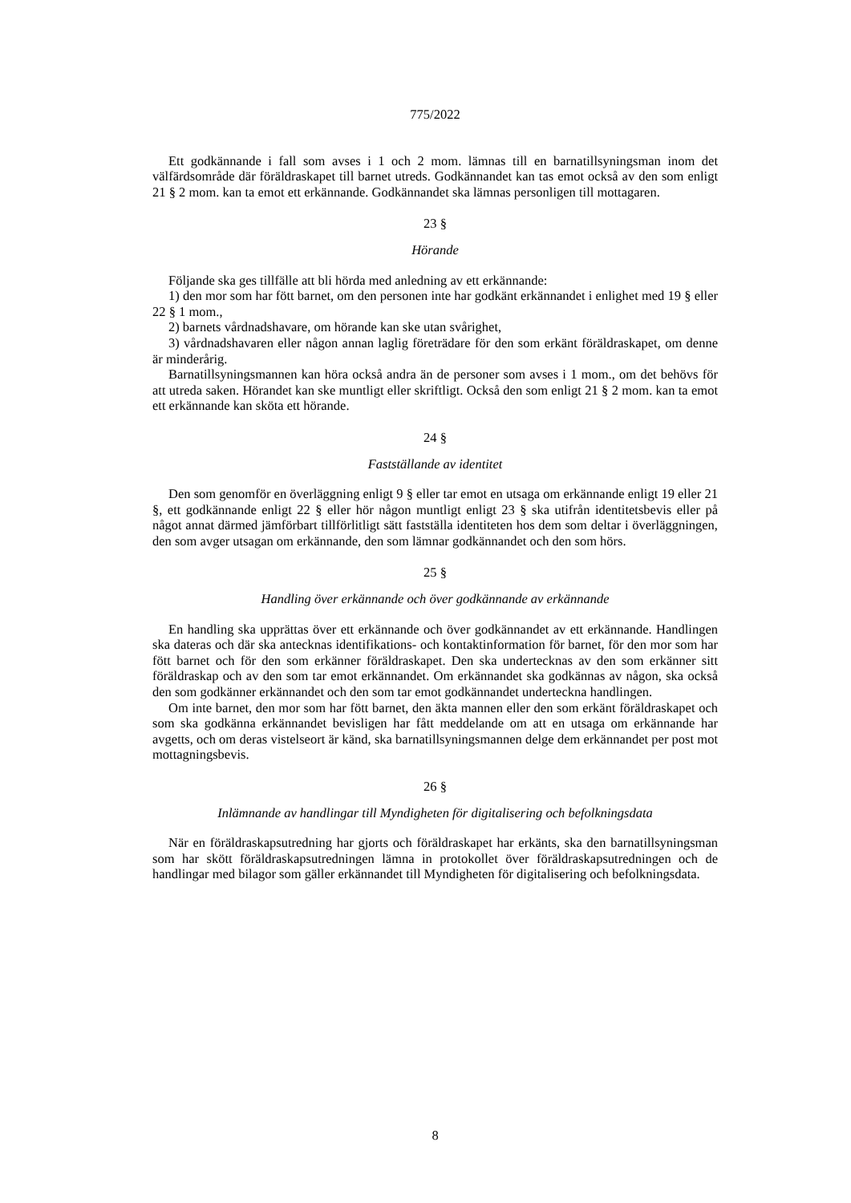775/2022
Ett godkännande i fall som avses i 1 och 2 mom. lämnas till en barnatillsyningsman inom det välfärdsområde där föräldraskapet till barnet utreds. Godkännandet kan tas emot också av den som enligt 21 § 2 mom. kan ta emot ett erkännande. Godkännandet ska lämnas personligen till mottagaren.
23 §
Hörande
Följande ska ges tillfälle att bli hörda med anledning av ett erkännande:
1) den mor som har fött barnet, om den personen inte har godkänt erkännandet i enlighet med 19 § eller 22 § 1 mom.,
2) barnets vårdnadshavare, om hörande kan ske utan svårighet,
3) vårdnadshavaren eller någon annan laglig företrädare för den som erkänt föräldraskapet, om denne är minderårig.
Barnatillsyningsmannen kan höra också andra än de personer som avses i 1 mom., om det behövs för att utreda saken. Hörandet kan ske muntligt eller skriftligt. Också den som enligt 21 § 2 mom. kan ta emot ett erkännande kan sköta ett hörande.
24 §
Fastställande av identitet
Den som genomför en överläggning enligt 9 § eller tar emot en utsaga om erkännande enligt 19 eller 21 §, ett godkännande enligt 22 § eller hör någon muntligt enligt 23 § ska utifrån identitetsbevis eller på något annat därmed jämförbart tillförlitligt sätt fastställa identiteten hos dem som deltar i överläggningen, den som avger utsagan om erkännande, den som lämnar godkännandet och den som hörs.
25 §
Handling över erkännande och över godkännande av erkännande
En handling ska upprättas över ett erkännande och över godkännandet av ett erkännande. Handlingen ska dateras och där ska antecknas identifikations- och kontaktinformation för barnet, för den mor som har fött barnet och för den som erkänner föräldraskapet. Den ska undertecknas av den som erkänner sitt föräldraskap och av den som tar emot erkännandet. Om erkännandet ska godkännas av någon, ska också den som godkänner erkännandet och den som tar emot godkännandet underteckna handlingen.
Om inte barnet, den mor som har fött barnet, den äkta mannen eller den som erkänt föräldraskapet och som ska godkänna erkännandet bevisligen har fått meddelande om att en utsaga om erkännande har avgetts, och om deras vistelseort är känd, ska barnatillsyningsmannen delge dem erkännandet per post mot mottagningsbevis.
26 §
Inlämnande av handlingar till Myndigheten för digitalisering och befolkningsdata
När en föräldraskapsutredning har gjorts och föräldraskapet har erkänts, ska den barnatillsyningsman som har skött föräldraskapsutredningen lämna in protokollet över föräldraskapsutredningen och de handlingar med bilagor som gäller erkännandet till Myndigheten för digitalisering och befolkningsdata.
8